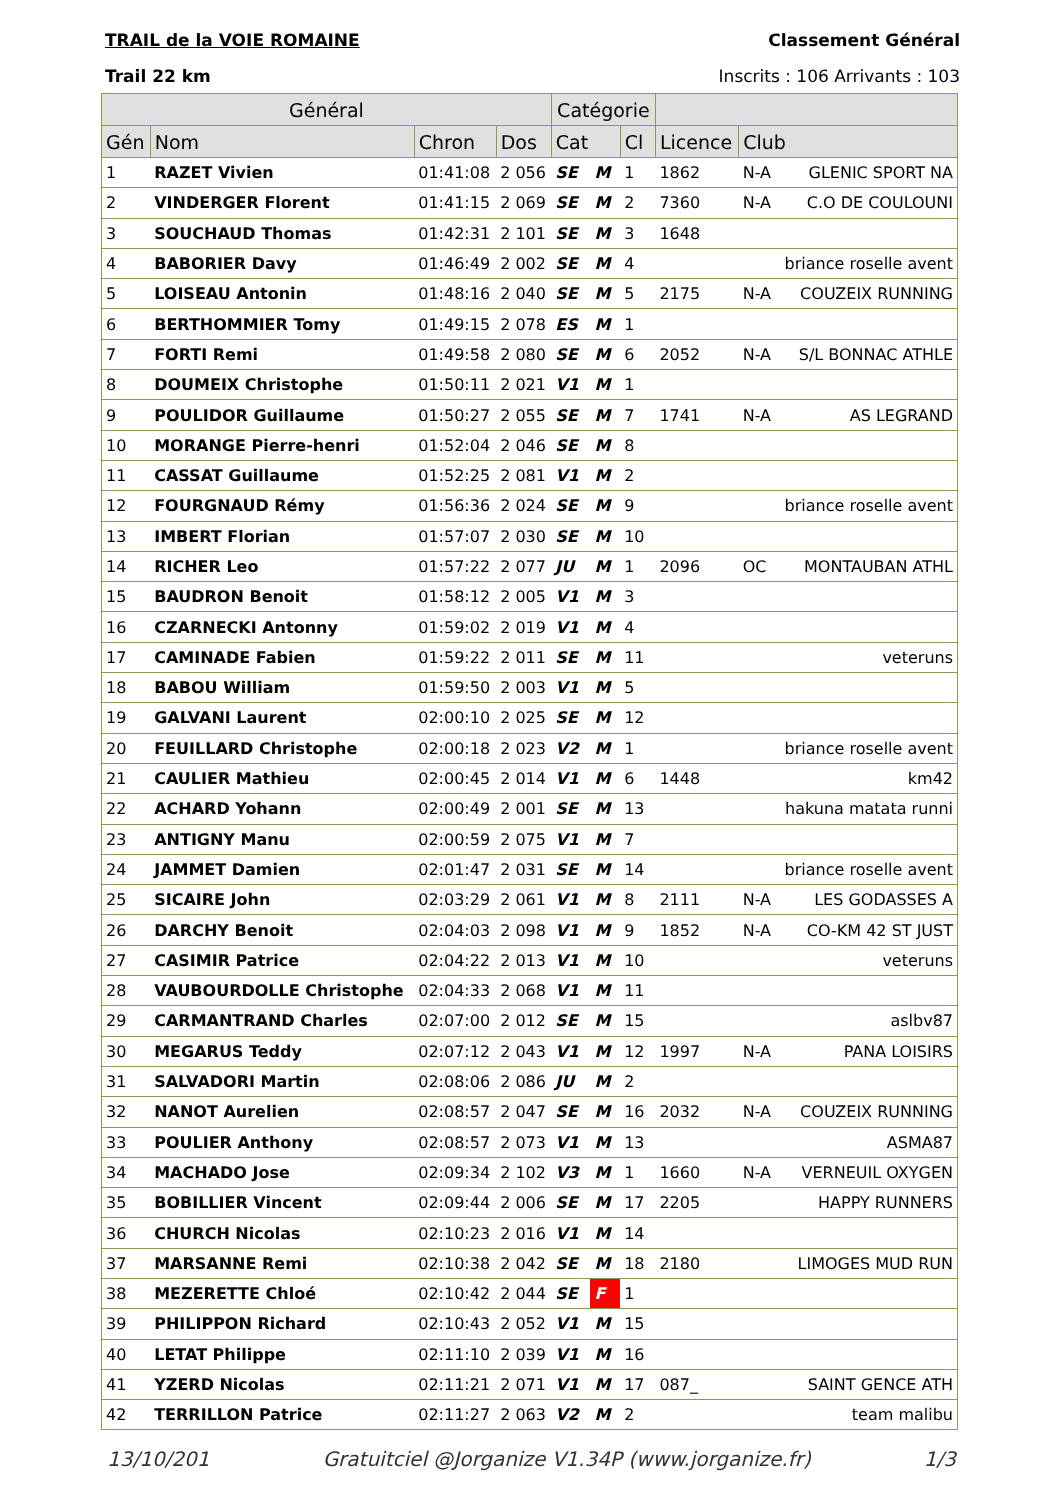TRAIL de la VOIE ROMAINE Classement Général
Trail 22 km Inscrits : 106 Arrivants : 103
| Général | | | | Catégorie | | | | | |
| --- | --- | --- | --- | --- | --- | --- | --- | --- | --- |
| Gén | Nom | Chron | Dos | Cat | | Cl | Licence | Club | |
| 1 | RAZET Vivien | 01:41:08 | 2 056 | SE | M | 1 | 1862 | N-A | GLENIC SPORT NA |
| 2 | VINDERGER Florent | 01:41:15 | 2 069 | SE | M | 2 | 7360 | N-A | C.O DE COULOUNI |
| 3 | SOUCHAUD Thomas | 01:42:31 | 2 101 | SE | M | 3 | 1648 | | |
| 4 | BABORIER Davy | 01:46:49 | 2 002 | SE | M | 4 | | | briance roselle avent |
| 5 | LOISEAU Antonin | 01:48:16 | 2 040 | SE | M | 5 | 2175 | N-A | COUZEIX RUNNING |
| 6 | BERTHOMMIER Tomy | 01:49:15 | 2 078 | ES | M | 1 | | | |
| 7 | FORTI Remi | 01:49:58 | 2 080 | SE | M | 6 | 2052 | N-A | S/L BONNAC ATHLE |
| 8 | DOUMEIX Christophe | 01:50:11 | 2 021 | V1 | M | 1 | | | |
| 9 | POULIDOR Guillaume | 01:50:27 | 2 055 | SE | M | 7 | 1741 | N-A | AS LEGRAND |
| 10 | MORANGE Pierre-henri | 01:52:04 | 2 046 | SE | M | 8 | | | |
| 11 | CASSAT Guillaume | 01:52:25 | 2 081 | V1 | M | 2 | | | |
| 12 | FOURGNAUD Rémy | 01:56:36 | 2 024 | SE | M | 9 | | | briance roselle avent |
| 13 | IMBERT Florian | 01:57:07 | 2 030 | SE | M | 10 | | | |
| 14 | RICHER Leo | 01:57:22 | 2 077 | JU | M | 1 | 2096 | OC | MONTAUBAN ATHL |
| 15 | BAUDRON Benoit | 01:58:12 | 2 005 | V1 | M | 3 | | | |
| 16 | CZARNECKI Antonny | 01:59:02 | 2 019 | V1 | M | 4 | | | |
| 17 | CAMINADE Fabien | 01:59:22 | 2 011 | SE | M | 11 | | | veteruns |
| 18 | BABOU William | 01:59:50 | 2 003 | V1 | M | 5 | | | |
| 19 | GALVANI Laurent | 02:00:10 | 2 025 | SE | M | 12 | | | |
| 20 | FEUILLARD Christophe | 02:00:18 | 2 023 | V2 | M | 1 | | | briance roselle avent |
| 21 | CAULIER Mathieu | 02:00:45 | 2 014 | V1 | M | 6 | 1448 | | km42 |
| 22 | ACHARD Yohann | 02:00:49 | 2 001 | SE | M | 13 | | | hakuna matata runni |
| 23 | ANTIGNY Manu | 02:00:59 | 2 075 | V1 | M | 7 | | | |
| 24 | JAMMET Damien | 02:01:47 | 2 031 | SE | M | 14 | | | briance roselle avent |
| 25 | SICAIRE John | 02:03:29 | 2 061 | V1 | M | 8 | 2111 | N-A | LES GODASSES A |
| 26 | DARCHY Benoit | 02:04:03 | 2 098 | V1 | M | 9 | 1852 | N-A | CO-KM 42 ST JUST |
| 27 | CASIMIR Patrice | 02:04:22 | 2 013 | V1 | M | 10 | | | veteruns |
| 28 | VAUBOURDOLLE Christophe | 02:04:33 | 2 068 | V1 | M | 11 | | | |
| 29 | CARMANTRAND Charles | 02:07:00 | 2 012 | SE | M | 15 | | | aslbv87 |
| 30 | MEGARUS Teddy | 02:07:12 | 2 043 | V1 | M | 12 | 1997 | N-A | PANA LOISIRS |
| 31 | SALVADORI Martin | 02:08:06 | 2 086 | JU | M | 2 | | | |
| 32 | NANOT Aurelien | 02:08:57 | 2 047 | SE | M | 16 | 2032 | N-A | COUZEIX RUNNING |
| 33 | POULIER Anthony | 02:08:57 | 2 073 | V1 | M | 13 | | | ASMA87 |
| 34 | MACHADO Jose | 02:09:34 | 2 102 | V3 | M | 1 | 1660 | N-A | VERNEUIL OXYGEN |
| 35 | BOBILLIER Vincent | 02:09:44 | 2 006 | SE | M | 17 | 2205 | | HAPPY RUNNERS |
| 36 | CHURCH Nicolas | 02:10:23 | 2 016 | V1 | M | 14 | | | |
| 37 | MARSANNE Remi | 02:10:38 | 2 042 | SE | M | 18 | 2180 | | LIMOGES MUD RUN |
| 38 | MEZERETTE Chloé | 02:10:42 | 2 044 | SE | F | 1 | | | |
| 39 | PHILIPPON Richard | 02:10:43 | 2 052 | V1 | M | 15 | | | |
| 40 | LETAT Philippe | 02:11:10 | 2 039 | V1 | M | 16 | | | |
| 41 | YZERD Nicolas | 02:11:21 | 2 071 | V1 | M | 17 | 087_ | | SAINT GENCE ATH |
| 42 | TERRILLON Patrice | 02:11:27 | 2 063 | V2 | M | 2 | | | team malibu |
13/10/201 Gratuitciel @Jorganize V1.34P (www.jorganize.fr) 1/3